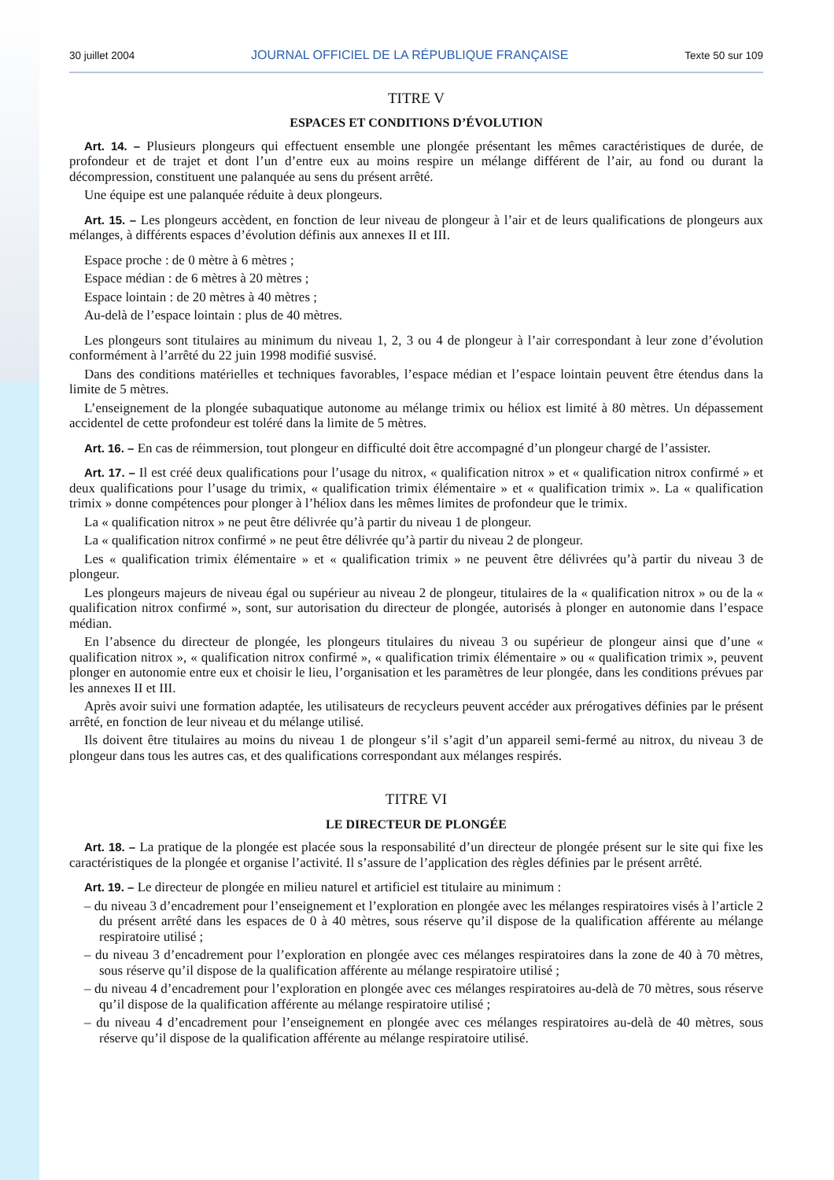30 juillet 2004 JOURNAL OFFICIEL DE LA RÉPUBLIQUE FRANÇAISE Texte 50 sur 109
TITRE V
ESPACES ET CONDITIONS D’ÉVOLUTION
Art. 14. – Plusieurs plongeurs qui effectuent ensemble une plongée présentant les mêmes caractéristiques de durée, de profondeur et de trajet et dont l’un d’entre eux au moins respire un mélange différent de l’air, au fond ou durant la décompression, constituent une palanquée au sens du présent arrêté.
Une équipe est une palanquée réduite à deux plongeurs.
Art. 15. – Les plongeurs accèdent, en fonction de leur niveau de plongeur à l’air et de leurs qualifications de plongeurs aux mélanges, à différents espaces d’évolution définis aux annexes II et III.
Espace proche : de 0 mètre à 6 mètres ;
Espace médian : de 6 mètres à 20 mètres ;
Espace lointain : de 20 mètres à 40 mètres ;
Au-delà de l’espace lointain : plus de 40 mètres.
Les plongeurs sont titulaires au minimum du niveau 1, 2, 3 ou 4 de plongeur à l’air correspondant à leur zone d’évolution conformément à l’arrêté du 22 juin 1998 modifié susvisé.
Dans des conditions matérielles et techniques favorables, l’espace médian et l’espace lointain peuvent être étendus dans la limite de 5 mètres.
L’enseignement de la plongée subaquatique autonome au mélange trimix ou héliox est limité à 80 mètres. Un dépassement accidentel de cette profondeur est toléré dans la limite de 5 mètres.
Art. 16. – En cas de réimmersion, tout plongeur en difficulté doit être accompagné d’un plongeur chargé de l’assister.
Art. 17. – Il est créé deux qualifications pour l’usage du nitrox, « qualification nitrox » et « qualification nitrox confirmé » et deux qualifications pour l’usage du trimix, « qualification trimix élémentaire » et « qualification trimix ». La « qualification trimix » donne compétences pour plonger à l’héliox dans les mêmes limites de profondeur que le trimix.
La « qualification nitrox » ne peut être délivrée qu’à partir du niveau 1 de plongeur.
La « qualification nitrox confirmé » ne peut être délivrée qu’à partir du niveau 2 de plongeur.
Les « qualification trimix élémentaire » et « qualification trimix » ne peuvent être délivrées qu’à partir du niveau 3 de plongeur.
Les plongeurs majeurs de niveau égal ou supérieur au niveau 2 de plongeur, titulaires de la « qualification nitrox » ou de la « qualification nitrox confirmé », sont, sur autorisation du directeur de plongée, autorisés à plonger en autonomie dans l’espace médian.
En l’absence du directeur de plongée, les plongeurs titulaires du niveau 3 ou supérieur de plongeur ainsi que d’une « qualification nitrox », « qualification nitrox confirmé », « qualification trimix élémentaire » ou « qualification trimix », peuvent plonger en autonomie entre eux et choisir le lieu, l’organisation et les paramètres de leur plongée, dans les conditions prévues par les annexes II et III.
Après avoir suivi une formation adaptée, les utilisateurs de recycleurs peuvent accéder aux prérogatives définies par le présent arrêté, en fonction de leur niveau et du mélange utilisé.
Ils doivent être titulaires au moins du niveau 1 de plongeur s’il s’agit d’un appareil semi-fermé au nitrox, du niveau 3 de plongeur dans tous les autres cas, et des qualifications correspondant aux mélanges respirés.
TITRE VI
LE DIRECTEUR DE PLONGÉE
Art. 18. – La pratique de la plongée est placée sous la responsabilité d’un directeur de plongée présent sur le site qui fixe les caractéristiques de la plongée et organise l’activité. Il s’assure de l’application des règles définies par le présent arrêté.
Art. 19. – Le directeur de plongée en milieu naturel et artificiel est titulaire au minimum :
– du niveau 3 d’encadrement pour l’enseignement et l’exploration en plongée avec les mélanges respiratoires visés à l’article 2 du présent arrêté dans les espaces de 0 à 40 mètres, sous réserve qu’il dispose de la qualification afférente au mélange respiratoire utilisé ;
– du niveau 3 d’encadrement pour l’exploration en plongée avec ces mélanges respiratoires dans la zone de 40 à 70 mètres, sous réserve qu’il dispose de la qualification afférente au mélange respiratoire utilisé ;
– du niveau 4 d’encadrement pour l’exploration en plongée avec ces mélanges respiratoires au-delà de 70 mètres, sous réserve qu’il dispose de la qualification afférente au mélange respiratoire utilisé ;
– du niveau 4 d’encadrement pour l’enseignement en plongée avec ces mélanges respiratoires au-delà de 40 mètres, sous réserve qu’il dispose de la qualification afférente au mélange respiratoire utilisé.